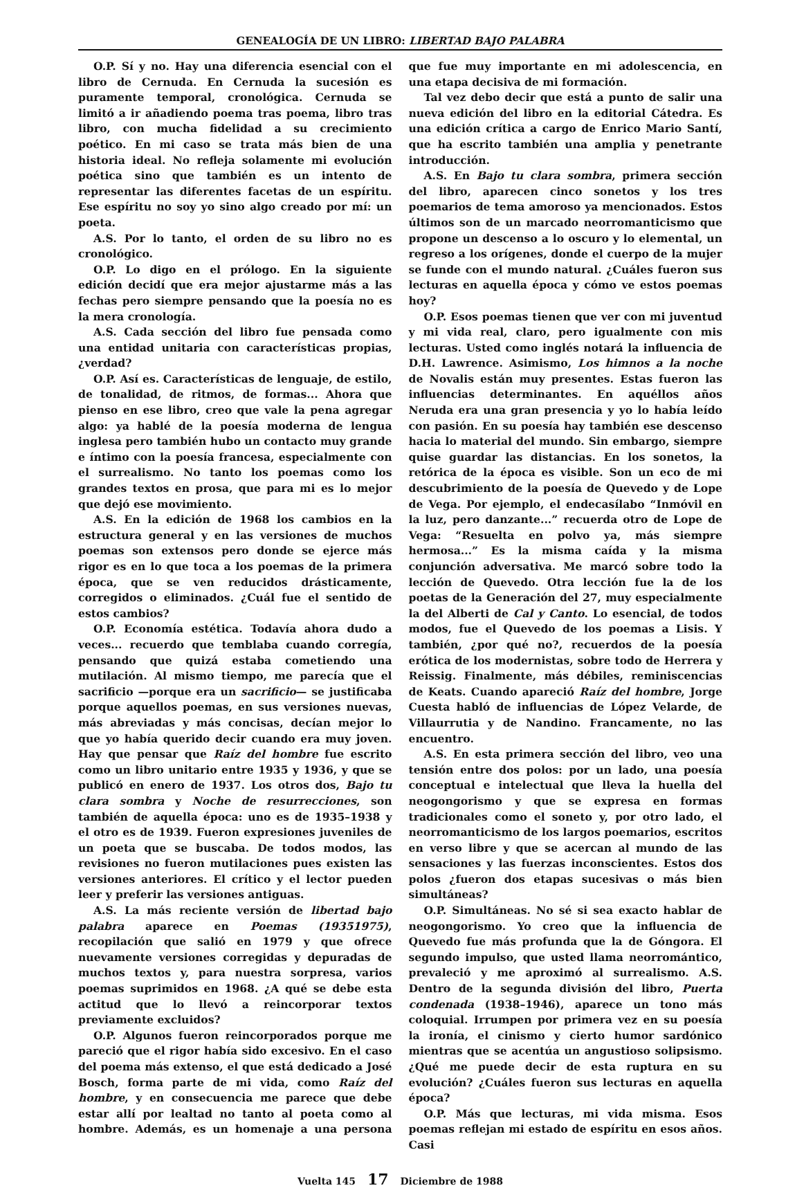GENEALOGÍA DE UN LIBRO: LIBERTAD BAJO PALABRA
O.P. Sí y no. Hay una diferencia esencial con el libro de Cernuda. En Cernuda la sucesión es puramente temporal, cronológica. Cernuda se limitó a ir añadiendo poema tras poema, libro tras libro, con mucha fidelidad a su crecimiento poético. En mi caso se trata más bien de una historia ideal. No refleja solamente mi evolución poética sino que también es un intento de representar las diferentes facetas de un espíritu. Ese espíritu no soy yo sino algo creado por mí: un poeta.
A.S. Por lo tanto, el orden de su libro no es cronológico.
O.P. Lo digo en el prólogo. En la siguiente edición decidí que era mejor ajustarme más a las fechas pero siempre pensando que la poesía no es la mera cronología.
A.S. Cada sección del libro fue pensada como una entidad unitaria con características propias, ¿verdad?
O.P. Así es. Características de lenguaje, de estilo, de tonalidad, de ritmos, de formas... Ahora que pienso en ese libro, creo que vale la pena agregar algo: ya hablé de la poesía moderna de lengua inglesa pero también hubo un contacto muy grande e íntimo con la poesía francesa, especialmente con el surrealismo. No tanto los poemas como los grandes textos en prosa, que para mi es lo mejor que dejó ese movimiento.
A.S. En la edición de 1968 los cambios en la estructura general y en las versiones de muchos poemas son extensos pero donde se ejerce más rigor es en lo que toca a los poemas de la primera época, que se ven reducidos drásticamente, corregidos o eliminados. ¿Cuál fue el sentido de estos cambios?
O.P. Economía estética. Todavía ahora dudo a veces... recuerdo que temblaba cuando corregía, pensando que quizá estaba cometiendo una mutilación. Al mismo tiempo, me parecía que el sacrificio —porque era un sacrificio— se justificaba porque aquellos poemas, en sus versiones nuevas, más abreviadas y más concisas, decían mejor lo que yo había querido decir cuando era muy joven. Hay que pensar que Raíz del hombre fue escrito como un libro unitario entre 1935 y 1936, y que se publicó en enero de 1937. Los otros dos, Bajo tu clara sombra y Noche de resurrecciones, son también de aquella época: uno es de 1935–1938 y el otro es de 1939. Fueron expresiones juveniles de un poeta que se buscaba. De todos modos, las revisiones no fueron mutilaciones pues existen las versiones anteriores. El crítico y el lector pueden leer y preferir las versiones antiguas.
A.S. La más reciente versión de libertad bajo palabra aparece en Poemas (19351975), recopilación que salió en 1979 y que ofrece nuevamente versiones corregidas y depuradas de muchos textos y, para nuestra sorpresa, varios poemas suprimidos en 1968. ¿A qué se debe esta actitud que lo llevó a reincorporar textos previamente excluidos?
O.P. Algunos fueron reincorporados porque me pareció que el rigor había sido excesivo. En el caso del poema más extenso, el que está dedicado a José Bosch, forma parte de mi vida, como Raíz del hombre, y en consecuencia me parece que debe estar allí por lealtad no tanto al poeta como al hombre. Además, es un homenaje a una persona que fue muy importante en mi adolescencia, en una etapa decisiva de mi formación.
Tal vez debo decir que está a punto de salir una nueva edición del libro en la editorial Cátedra. Es una edición crítica a cargo de Enrico Mario Santí, que ha escrito también una amplia y penetrante introducción.
A.S. En Bajo tu clara sombra, primera sección del libro, aparecen cinco sonetos y los tres poemarios de tema amoroso ya mencionados. Estos últimos son de un marcado neorromanticismo que propone un descenso a lo oscuro y lo elemental, un regreso a los orígenes, donde el cuerpo de la mujer se funde con el mundo natural. ¿Cuáles fueron sus lecturas en aquella época y cómo ve estos poemas hoy?
O.P. Esos poemas tienen que ver con mi juventud y mi vida real, claro, pero igualmente con mis lecturas. Usted como inglés notará la influencia de D.H. Lawrence. Asimismo, Los himnos a la noche de Novalis están muy presentes. Estas fueron las influencias determinantes. En aquéllos años Neruda era una gran presencia y yo lo había leído con pasión. En su poesía hay también ese descenso hacia lo material del mundo. Sin embargo, siempre quise guardar las distancias. En los sonetos, la retórica de la época es visible. Son un eco de mi descubrimiento de la poesía de Quevedo y de Lope de Vega. Por ejemplo, el endecasílabo “Inmóvil en la luz, pero danzante...” recuerda otro de Lope de Vega: “Resuelta en polvo ya, más siempre hermosa...” Es la misma caída y la misma conjunción adversativa. Me marcó sobre todo la lección de Quevedo. Otra lección fue la de los poetas de la Generación del 27, muy especialmente la del Alberti de Cal y Canto. Lo esencial, de todos modos, fue el Quevedo de los poemas a Lisis. Y también, ¿por qué no?, recuerdos de la poesía erótica de los modernistas, sobre todo de Herrera y Reissig. Finalmente, más débiles, reminiscencias de Keats. Cuando apareció Raíz del hombre, Jorge Cuesta habló de influencias de López Velarde, de Villaurrutia y de Nandino. Francamente, no las encuentro.
A.S. En esta primera sección del libro, veo una tensión entre dos polos: por un lado, una poesía conceptual e intelectual que lleva la huella del neogongorismo y que se expresa en formas tradicionales como el soneto y, por otro lado, el neorromanticismo de los largos poemarios, escritos en verso libre y que se acercan al mundo de las sensaciones y las fuerzas inconscientes. Estos dos polos ¿fueron dos etapas sucesivas o más bien simultáneas?
O.P. Simultáneas. No sé si sea exacto hablar de neogongorismo. Yo creo que la influencia de Quevedo fue más profunda que la de Góngora. El segundo impulso, que usted llama neorromántico, prevaleció y me aproximó al surrealismo. A.S. Dentro de la segunda división del libro, Puerta condenada (1938–1946), aparece un tono más coloquial. Irrumpen por primera vez en su poesía la ironía, el cinismo y cierto humor sardónico mientras que se acentúa un angustioso solipsismo. ¿Qué me puede decir de esta ruptura en su evolución? ¿Cuáles fueron sus lecturas en aquella época?
O.P. Más que lecturas, mi vida misma. Esos poemas reflejan mi estado de espíritu en esos años. Casi
Vuelta 145 17 Diciembre de 1988